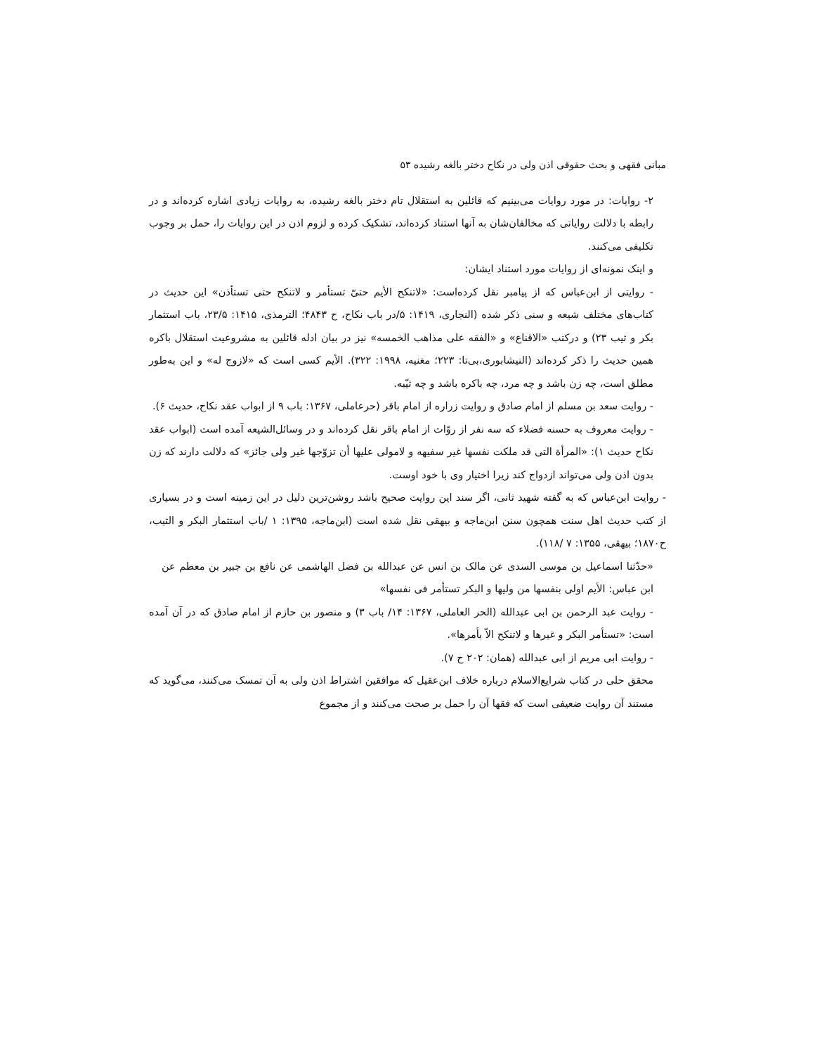مبانی فقهی و بحث حقوقی اذن ولی در نکاح دختر بالغه رشیده ۵۳
۲- روایات: در مورد روایات می‌بینیم که قائلین به استقلال تام دختر بالغه رشیده، به روایات زیادی اشاره کرده‌اند و در رابطه با دلالت روایاتی که مخالفان‌شان به آنها استناد کرده‌اند، تشکیک کرده و لزوم اذن در این روایات را، حمل بر وجوب تکلیفی می‌کنند.
و اینک نمونه‌ای از روایات مورد استناد ایشان:
- روایتی از ابن‌عباس که از پیامبر نقل کرده‌است: «لاتنکح الأیم حتیّ تستأمر و لاتنکح حتی تستأذن» این حدیث در کتاب‌های مختلف شیعه و سنی ذکر شده (النجاری، ۱۴۱۹: ۵/در باب نکاح، ح ۴۸۴۳؛ الترمذی، ۱۴۱۵: ۲۳/۵، باب استثمار بکر و ثیب ۲۳) و درکتب «الاقناع» و «الفقه علی مذاهب الخمسه» نیز در بیان ادله قائلین به مشروعیت استقلال باکره همین حدیث را ذکر کرده‌اند (النیشابوری،بی‌تا: ۲۲۳؛ مغنیه، ۱۹۹۸: ۳۲۲). الأیم کسی است که «لازوج له» و این به‌طور مطلق است، چه زن باشد و چه مرد، چه باکره باشد و چه ثیّبه.
- روایت سعد بن مسلم از امام صادق و روایت زراره از امام باقر (حرعاملی، ۱۳۶۷: باب ۹ از ابواب عقد نکاح، حدیث ۶).
- روایت معروف به حسنه فضلاء که سه نفر از روّات از امام باقر نقل کرده‌اند و در وسائل‌الشیعه آمده است (ابواب عقد نکاح حدیث ۱): «المرأة التی قد ملکت نفسها غیر سفیهه و لامولی علیها أن تزوّجها غیر ولی جائز» که دلالت دارند که زن بدون اذن ولی می‌تواند ازدواج کند زیرا اختیار وی با خود اوست.
- روایت ابن‌عباس که به گفته شهید ثانی، اگر سند این روایت صحیح باشد روشن‌ترین دلیل در این زمینه است و در بسیاری از کتب حدیث اهل سنت همچون سنن ابن‌ماجه و بیهقی نقل شده است (ابن‌ماجه، ۱۳۹۵: ۱ /باب استثمار البکر و الثیب، ح۱۸۷۰؛ بیهقی، ۱۳۵۵: ۷ /۱۱۸).
«حدّثنا اسماعیل بن موسی السدی عن مالک بن انس عن عبدالله بن فضل الهاشمی عن نافع بن جبیر بن معطم عن ابن عباس: الأیم اولی بنفسها من ولیها و البکر تستأمر فی نفسها»
- روایت عبد الرحمن بن ابی عبدالله (الحر العاملی، ۱۳۶۷: ۱۴/ باب ۳) و منصور بن حازم از امام صادق که در آن آمده است: «تستأمر البکر و غیرها و لاتنکح الاّ بأمرها».
- روایت ابی مریم از ابی عبدالله (همان: ۲۰۲ ح ۷).
محقق حلی در کتاب شرایع‌الاسلام درباره خلاف ابن‌عقیل که موافقین اشتراط اذن ولی به آن تمسک می‌کنند، می‌گوید که مستند آن روایت ضعیفی است که فقها آن را حمل بر صحت می‌کنند و از مجموع